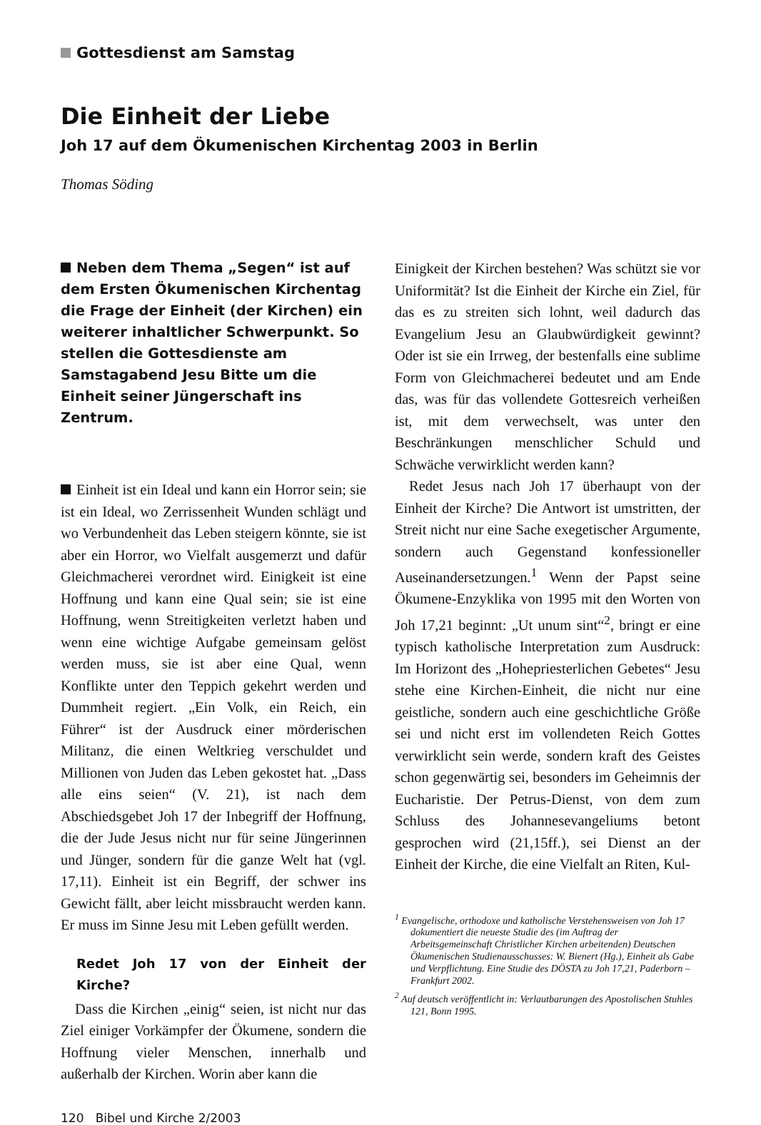Gottesdienst am Samstag
Die Einheit der Liebe
Joh 17 auf dem Ökumenischen Kirchentag 2003 in Berlin
Thomas Söding
Neben dem Thema „Segen“ ist auf dem Ersten Ökumenischen Kirchentag die Frage der Einheit (der Kirchen) ein weiterer inhaltlicher Schwerpunkt. So stellen die Gottesdienste am Samstagabend Jesu Bitte um die Einheit seiner Jüngerschaft ins Zentrum.
Einheit ist ein Ideal und kann ein Horror sein; sie ist ein Ideal, wo Zerrissenheit Wunden schlägt und wo Verbundenheit das Leben steigern könnte, sie ist aber ein Horror, wo Vielfalt ausgemerzt und dafür Gleichmacherei verordnet wird. Einigkeit ist eine Hoffnung und kann eine Qual sein; sie ist eine Hoffnung, wenn Streitigkeiten verletzt haben und wenn eine wichtige Aufgabe gemeinsam gelöst werden muss, sie ist aber eine Qual, wenn Konflikte unter den Teppich gekehrt werden und Dummheit regiert. „Ein Volk, ein Reich, ein Führer“ ist der Ausdruck einer mörderischen Militanz, die einen Weltkrieg verschuldet und Millionen von Juden das Leben gekostet hat. „Dass alle eins seien“ (V. 21), ist nach dem Abschiedsgebet Joh 17 der Inbegriff der Hoffnung, die der Jude Jesus nicht nur für seine Jüngerinnen und Jünger, sondern für die ganze Welt hat (vgl. 17,11). Einheit ist ein Begriff, der schwer ins Gewicht fällt, aber leicht missbraucht werden kann. Er muss im Sinne Jesu mit Leben gefüllt werden.
Redet Joh 17 von der Einheit der Kirche?
Dass die Kirchen „einig“ seien, ist nicht nur das Ziel einiger Vorkämpfer der Ökumene, sondern die Hoffnung vieler Menschen, innerhalb und außerhalb der Kirchen. Worin aber kann die
Einigkeit der Kirchen bestehen? Was schützt sie vor Uniformität? Ist die Einheit der Kirche ein Ziel, für das es zu streiten sich lohnt, weil dadurch das Evangelium Jesu an Glaubwürdigkeit gewinnt? Oder ist sie ein Irrweg, der bestenfalls eine sublime Form von Gleichmacherei bedeutet und am Ende das, was für das vollendete Gottesreich verheißen ist, mit dem verwechselt, was unter den Beschränkungen menschlicher Schuld und Schwäche verwirklicht werden kann?
Redet Jesus nach Joh 17 überhaupt von der Einheit der Kirche? Die Antwort ist umstritten, der Streit nicht nur eine Sache exegetischer Argumente, sondern auch Gegenstand konfessioneller Auseinandersetzungen.<sup>1</sup> Wenn der Papst seine Ökumene-Enzyklika von 1995 mit den Worten von Joh 17,21 beginnt: „Ut unum sint“<sup>2</sup>, bringt er eine typisch katholische Interpretation zum Ausdruck: Im Horizont des „Hohepriesterlichen Gebetes“ Jesu stehe eine Kirchen-Einheit, die nicht nur eine geistliche, sondern auch eine geschichtliche Größe sei und nicht erst im vollendeten Reich Gottes verwirklicht sein werde, sondern kraft des Geistes schon gegenwärtig sei, besonders im Geheimnis der Eucharistie. Der Petrus-Dienst, von dem zum Schluss des Johannesevangeliums betont gesprochen wird (21,15ff.), sei Dienst an der Einheit der Kirche, die eine Vielfalt an Riten, Kul-
<sup>1</sup> Evangelische, orthodoxe und katholische Verstehensweisen von Joh 17 dokumentiert die neueste Studie des (im Auftrag der Arbeitsgemeinschaft Christlicher Kirchen arbeitenden) Deutschen Ökumenischen Studienausschusses: W. Bienert (Hg.), Einheit als Gabe und Verpflichtung. Eine Studie des DÖSTA zu Joh 17,21, Paderborn – Frankfurt 2002.
<sup>2</sup> Auf deutsch veröffentlicht in: Verlautbarungen des Apostolischen Stuhles 121, Bonn 1995.
120 Bibel und Kirche 2/2003